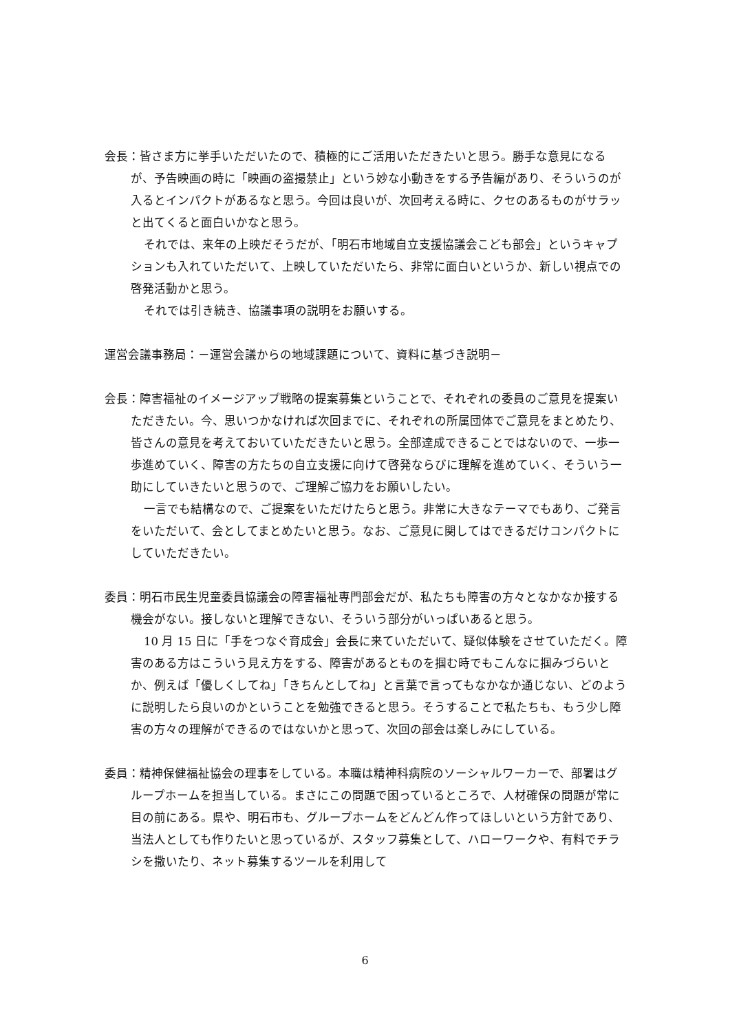会長：皆さま方に挙手いただいたので、積極的にご活用いただきたいと思う。勝手な意見になるが、予告映画の時に「映画の盗撮禁止」という妙な小動きをする予告編があり、そういうのが入るとインパクトがあるなと思う。今回は良いが、次回考える時に、クセのあるものがサラッと出てくると面白いかなと思う。
それでは、来年の上映だそうだが、「明石市地域自立支援協議会こども部会」というキャプションも入れていただいて、上映していただいたら、非常に面白いというか、新しい視点での啓発活動かと思う。
それでは引き続き、協議事項の説明をお願いする。
運営会議事務局：－運営会議からの地域課題について、資料に基づき説明－
会長：障害福祉のイメージアップ戦略の提案募集ということで、それぞれの委員のご意見を提案いただきたい。今、思いつかなければ次回までに、それぞれの所属団体でご意見をまとめたり、皆さんの意見を考えておいていただきたいと思う。全部達成できることではないので、一歩一歩進めていく、障害の方たちの自立支援に向けて啓発ならびに理解を進めていく、そういう一助にしていきたいと思うので、ご理解ご協力をお願いしたい。
一言でも結構なので、ご提案をいただけたらと思う。非常に大きなテーマでもあり、ご発言をいただいて、会としてまとめたいと思う。なお、ご意見に関してはできるだけコンパクトにしていただきたい。
委員：明石市民生児童委員協議会の障害福祉専門部会だが、私たちも障害の方々となかなか接する機会がない。接しないと理解できない、そういう部分がいっぱいあると思う。
10 月 15 日に「手をつなぐ育成会」会長に来ていただいて、疑似体験をさせていただく。障害のある方はこういう見え方をする、障害があるとものを掴む時でもこんなに掴みづらいとか、例えば「優しくしてね」「きちんとしてね」と言葉で言ってもなかなか通じない、どのように説明したら良いのかということを勉強できると思う。そうすることで私たちも、もう少し障害の方々の理解ができるのではないかと思って、次回の部会は楽しみにしている。
委員：精神保健福祉協会の理事をしている。本職は精神科病院のソーシャルワーカーで、部署はグループホームを担当している。まさにこの問題で困っているところで、人材確保の問題が常に目の前にある。県や、明石市も、グループホームをどんどん作ってほしいという方針であり、当法人としても作りたいと思っているが、スタッフ募集として、ハローワークや、有料でチラシを撒いたり、ネット募集するツールを利用して
6